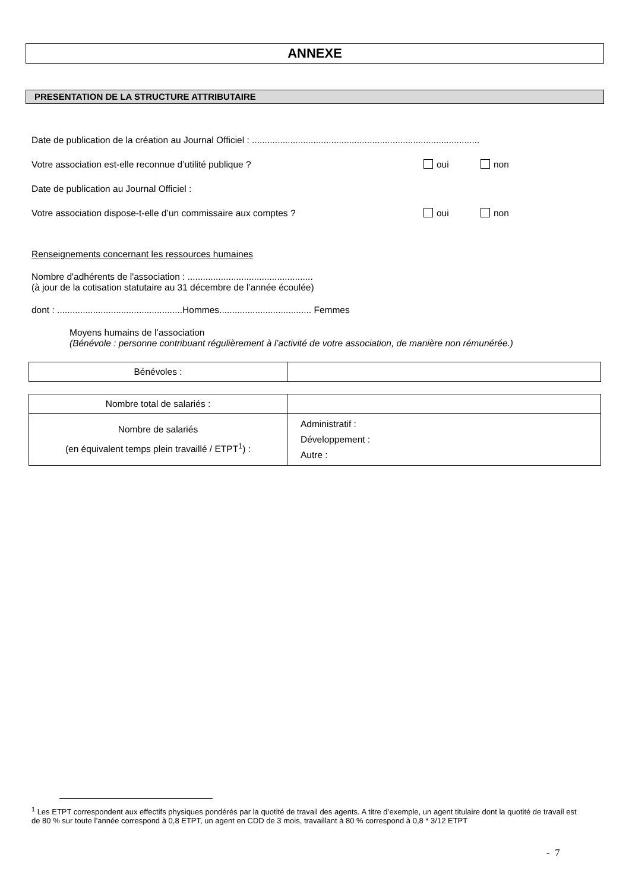ANNEXE
PRESENTATION DE LA STRUCTURE ATTRIBUTAIRE
Date de publication de la création au Journal Officiel : .........................................................................................
Votre association est-elle reconnue d’utilité publique ? oui non
Date de publication au Journal Officiel :
Votre association dispose-t-elle d’un commissaire aux comptes ? oui non
Renseignements concernant les ressources humaines
Nombre d'adhérents de l'association : .................................................
(à jour de la cotisation statutaire au 31 décembre de l’année écoulée)
dont : .................................................Hommes.................................... Femmes
Moyens humains de l’association
(Bénévole : personne contribuant régulièrement à l’activité de votre association, de manière non rémunérée.)
| Bénévoles : | |
| Nombre total de salariés : | |
| Nombre de salariés (en équivalent temps plein travaillé / ETPT<sup>1</sup>) : | Administratif : Développement : Autre : |
<sup>1</sup> Les ETPT correspondent aux effectifs physiques pondérés par la quotité de travail des agents. A titre d’exemple, un agent titulaire dont la quotité de travail est de 80 % sur toute l’année correspond à 0,8 ETPT, un agent en CDD de 3 mois, travaillant à 80 % correspond à 0,8 * 3/12 ETPT
- 7